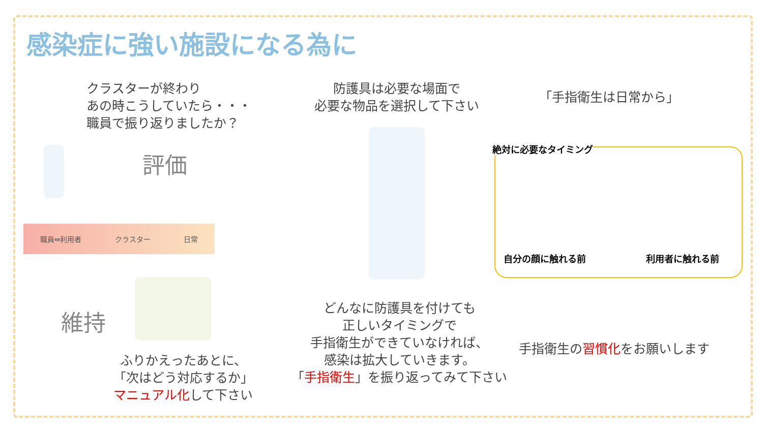感染症に強い施設になる為に
クラスターが終わり
あの時こうしていたら・・・
職員で振り返りましたか？
防護具は必要な場面で
必要な物品を選択して下さい
「手指衛生は日常から」
評価
維持
職員⇔利用者 クラスター 日常
絶対に必要なタイミング
自分の顔に触れる前 利用者に触れる前
どんなに防護具を付けても
正しいタイミングで
手指衛生ができていなければ、
感染は拡大していきます。
「手指衛生」を振り返ってみて下さい
ふりかえったあとに、
「次はどう対応するか」
マニュアル化して下さい
手指衛生の習慣化をお願いします